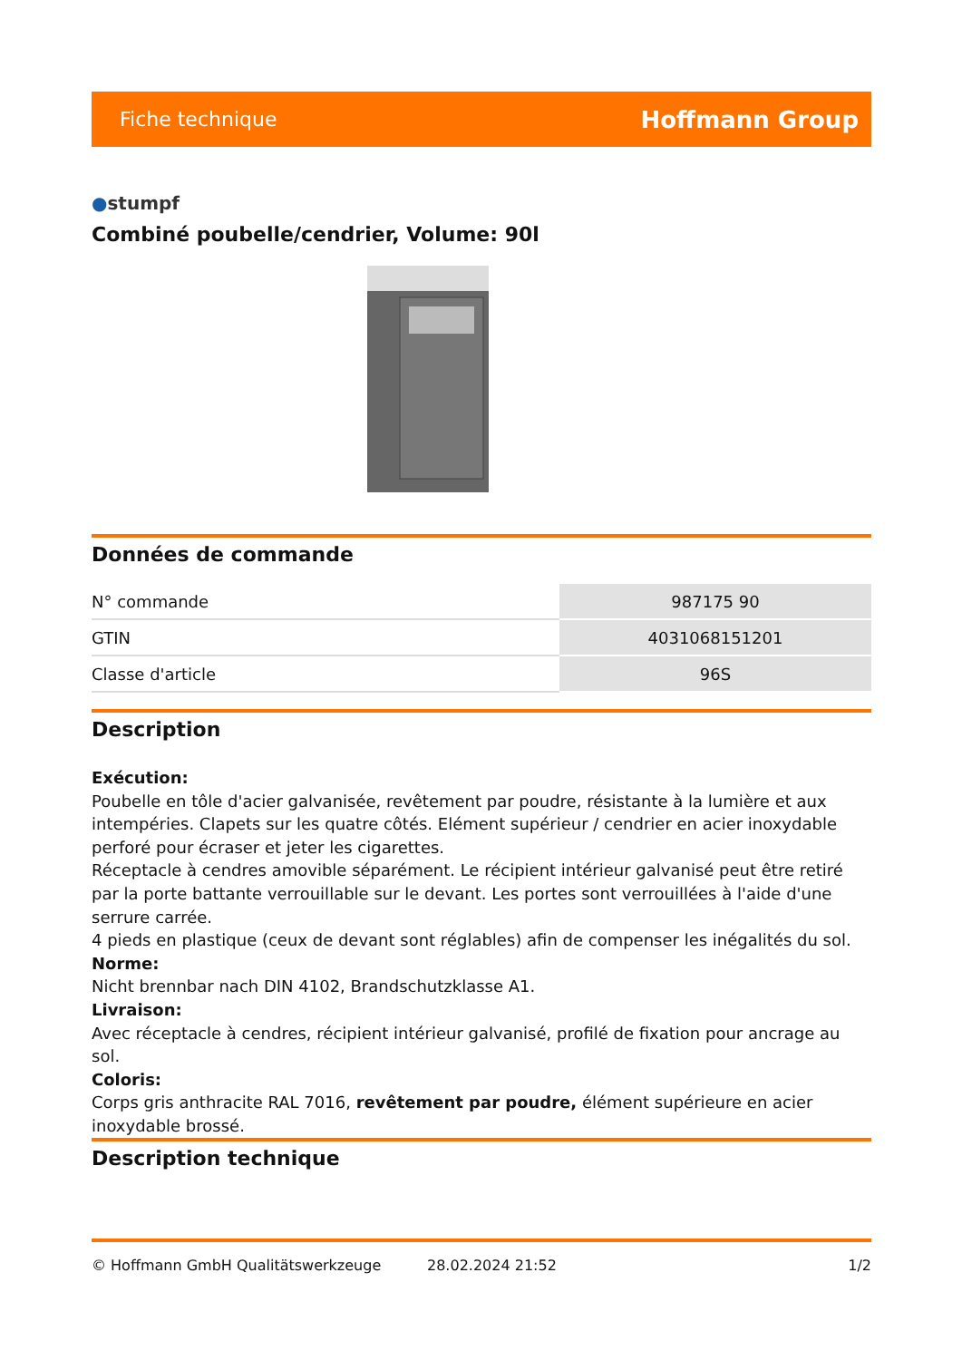Fiche technique Hoffmann Group
●stumpf
Combiné poubelle/cendrier, Volume: 90l
Données de commande
| N° commande | 987175 90 |
| GTIN | 4031068151201 |
| Classe d'article | 96S |
Description
Exécution:
Poubelle en tôle d'acier galvanisée, revêtement par poudre, résistante à la lumière et aux intempéries. Clapets sur les quatre côtés. Elément supérieur / cendrier en acier inoxydable perforé pour écraser et jeter les cigarettes.
Réceptacle à cendres amovible séparément. Le récipient intérieur galvanisé peut être retiré par la porte battante verrouillable sur le devant. Les portes sont verrouillées à l'aide d'une serrure carrée.
4 pieds en plastique (ceux de devant sont réglables) afin de compenser les inégalités du sol.
Norme:
Nicht brennbar nach DIN 4102, Brandschutzklasse A1.
Livraison:
Avec réceptacle à cendres, récipient intérieur galvanisé, profilé de fixation pour ancrage au sol.
Coloris:
Corps gris anthracite RAL 7016, revêtement par poudre, élément supérieure en acier inoxydable brossé.
Description technique
© Hoffmann GmbH Qualitätswerkzeuge 28.02.2024 21:52 1/2